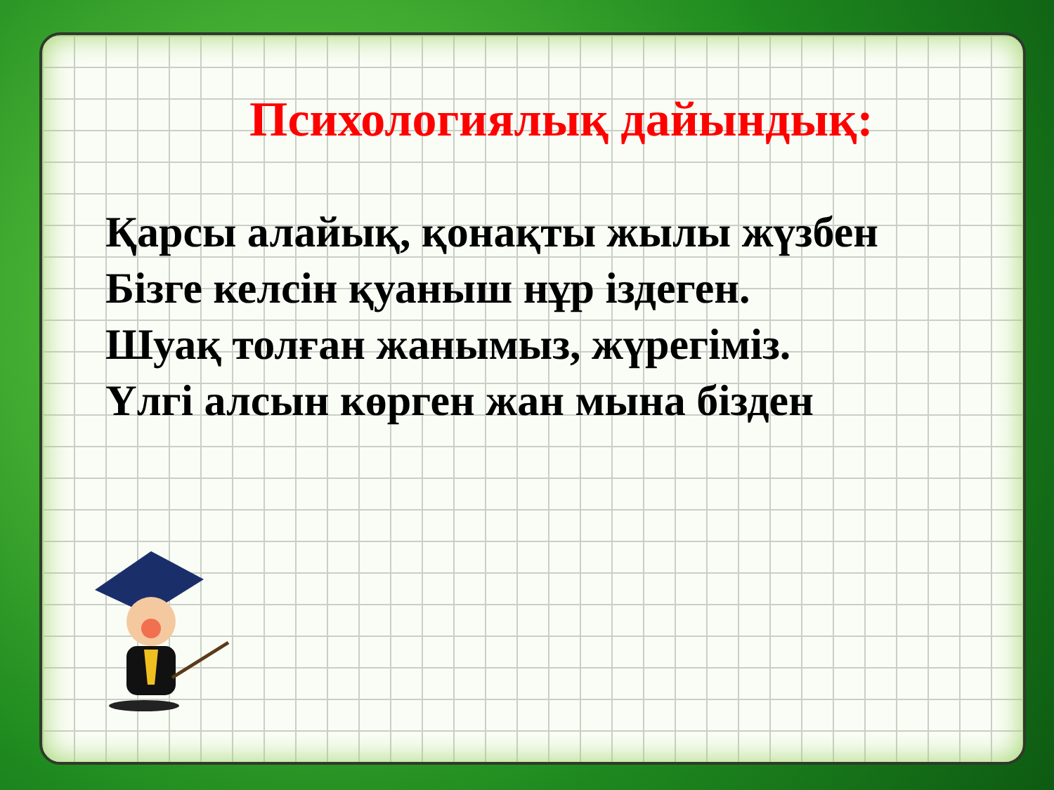Психологиялық дайындық:
Қарсы алайық, қонақты жылы жүзбен
Бізге келсін қуаныш нұр іздеген.
Шуақ толған жанымыз, жүрегіміз.
Үлгі алсын көрген жан мына бізден